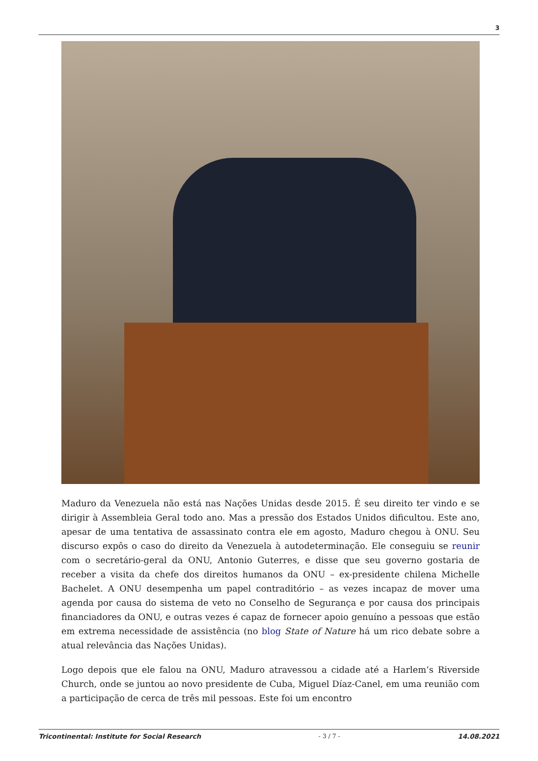3
Maduro da Venezuela não está nas Nações Unidas desde 2015. É seu direito ter vindo e se dirigir à Assembleia Geral todo ano. Mas a pressão dos Estados Unidos dificultou. Este ano, apesar de uma tentativa de assassinato contra ele em agosto, Maduro chegou à ONU. Seu discurso expôs o caso do direito da Venezuela à autodeterminação. Ele conseguiu se reunir com o secretário-geral da ONU, Antonio Guterres, e disse que seu governo gostaria de receber a visita da chefe dos direitos humanos da ONU – ex-presidente chilena Michelle Bachelet. A ONU desempenha um papel contraditório – as vezes incapaz de mover uma agenda por causa do sistema de veto no Conselho de Segurança e por causa dos principais financiadores da ONU, e outras vezes é capaz de fornecer apoio genuíno a pessoas que estão em extrema necessidade de assistência (no blog State of Nature há um rico debate sobre a atual relevância das Nações Unidas).
Logo depois que ele falou na ONU, Maduro atravessou a cidade até a Harlem’s Riverside Church, onde se juntou ao novo presidente de Cuba, Miguel Díaz-Canel, em uma reunião com a participação de cerca de três mil pessoas. Este foi um encontro
Tricontinental: Institute for Social Research - 3 / 7 - 14.08.2021